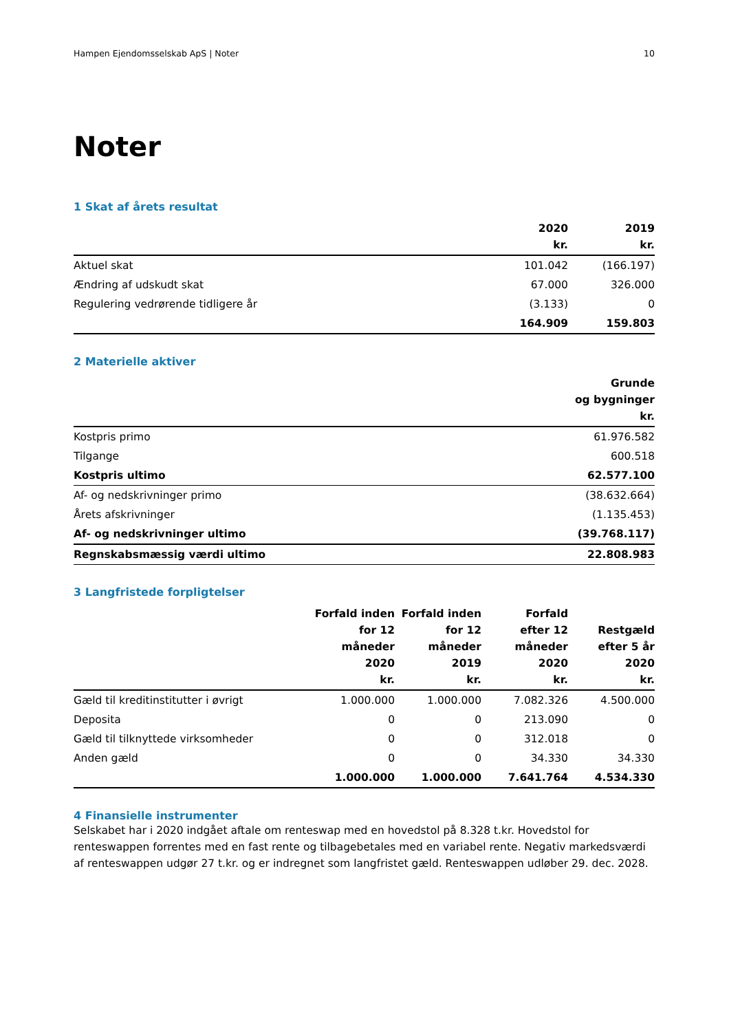Hampen Ejendomsselskab ApS | Noter 10
Noter
1 Skat af årets resultat
| | 2020 kr. | 2019 kr. |
| --- | --- | --- |
| Aktuel skat | 101.042 | (166.197) |
| Ændring af udskudt skat | 67.000 | 326.000 |
| Regulering vedrørende tidligere år | (3.133) | 0 |
| | 164.909 | 159.803 |
2 Materielle aktiver
| | Grunde og bygninger kr. |
| --- | --- |
| Kostpris primo | 61.976.582 |
| Tilgange | 600.518 |
| Kostpris ultimo | 62.577.100 |
| Af- og nedskrivninger primo | (38.632.664) |
| Årets afskrivninger | (1.135.453) |
| Af- og nedskrivninger ultimo | (39.768.117) |
| Regnskabsmæssig værdi ultimo | 22.808.983 |
3 Langfristede forpligtelser
| | Forfald inden for 12 måneder 2020 kr. | Forfald inden for 12 måneder 2019 kr. | Forfald efter 12 måneder 2020 kr. | Restgæld efter 5 år 2020 kr. |
| --- | --- | --- | --- | --- |
| Gæld til kreditinstitutter i øvrigt | 1.000.000 | 1.000.000 | 7.082.326 | 4.500.000 |
| Deposita | 0 | 0 | 213.090 | 0 |
| Gæld til tilknyttede virksomheder | 0 | 0 | 312.018 | 0 |
| Anden gæld | 0 | 0 | 34.330 | 34.330 |
| | 1.000.000 | 1.000.000 | 7.641.764 | 4.534.330 |
4 Finansielle instrumenter
Selskabet har i 2020 indgået aftale om renteswap med en hovedstol på 8.328 t.kr. Hovedstol for renteswappen forrentes med en fast rente og tilbagebetales med en variabel rente. Negativ markedsværdi af renteswappen udgør 27 t.kr. og er indregnet som langfristet gæld. Renteswappen udløber 29. dec. 2028.